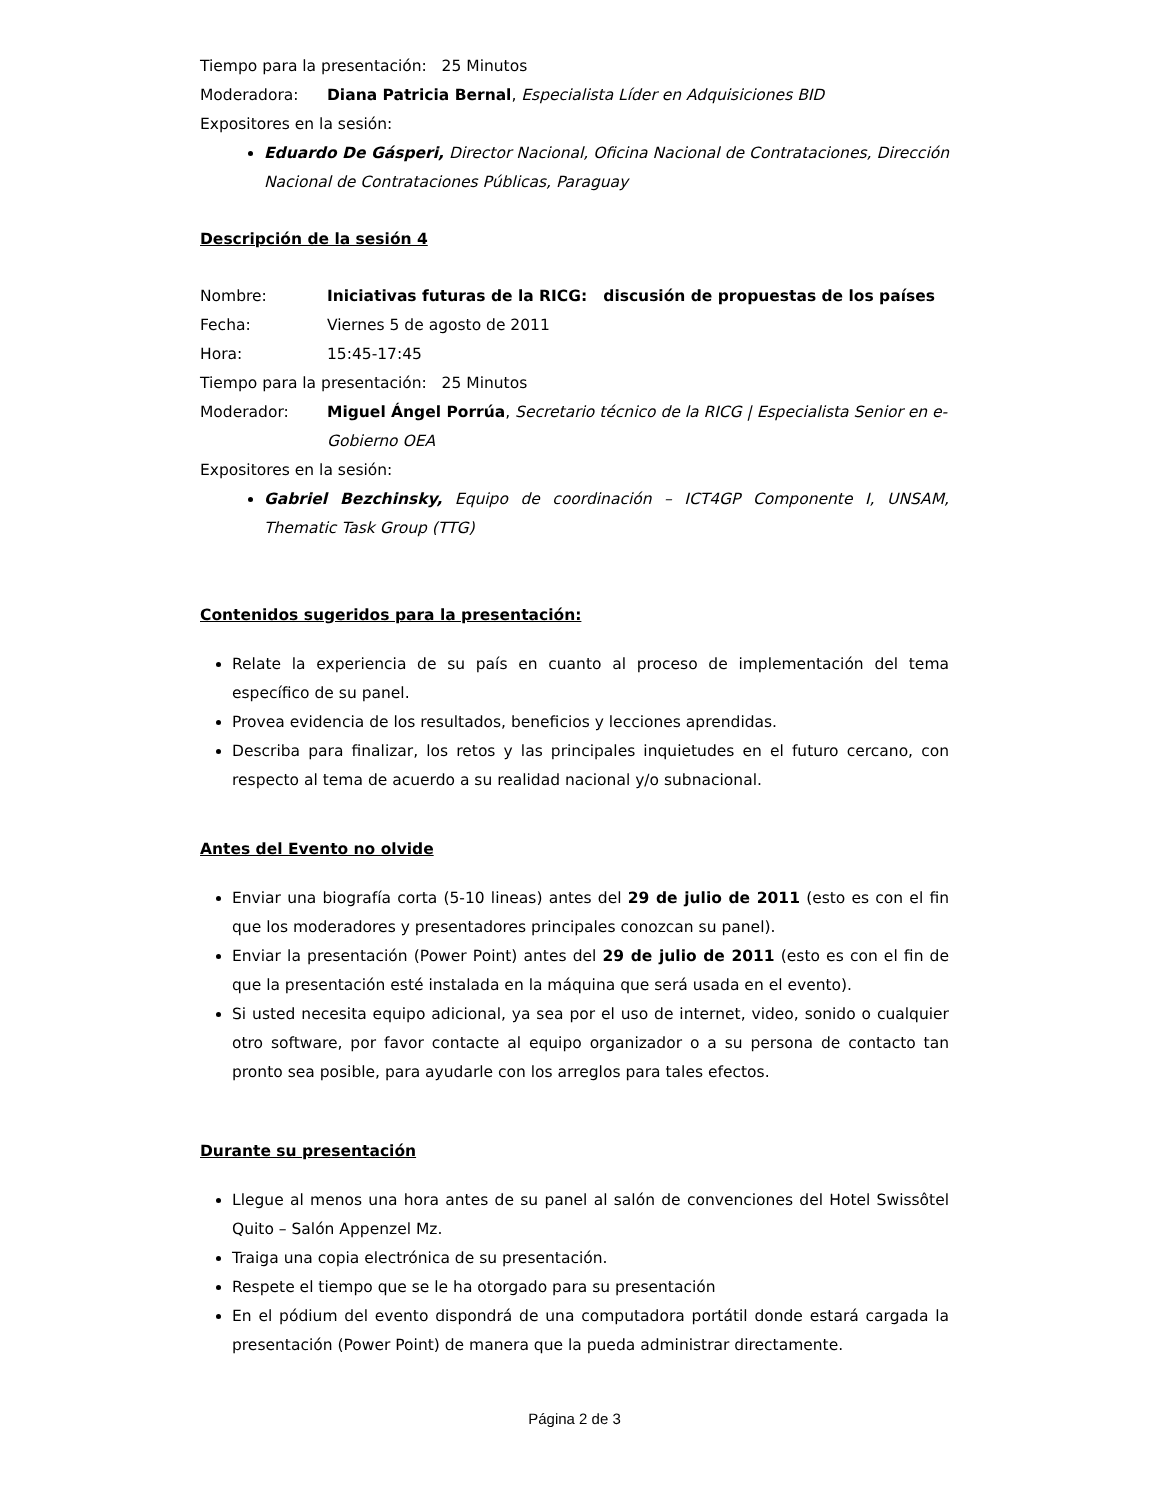Tiempo para la presentación: 25 Minutos
Moderadora: Diana Patricia Bernal, Especialista Líder en Adquisiciones BID
Expositores en la sesión:
Eduardo De Gásperi, Director Nacional, Oficina Nacional de Contrataciones, Dirección Nacional de Contrataciones Públicas, Paraguay
Descripción de la sesión 4
Nombre: Iniciativas futuras de la RICG: discusión de propuestas de los países
Fecha: Viernes 5 de agosto de 2011
Hora: 15:45-17:45
Tiempo para la presentación: 25 Minutos
Moderador: Miguel Ángel Porrúa, Secretario técnico de la RICG | Especialista Senior en e-Gobierno OEA
Expositores en la sesión:
Gabriel Bezchinsky, Equipo de coordinación – ICT4GP Componente I, UNSAM, Thematic Task Group (TTG)
Contenidos sugeridos para la presentación:
Relate la experiencia de su país en cuanto al proceso de implementación del tema específico de su panel.
Provea evidencia de los resultados, beneficios y lecciones aprendidas.
Describa para finalizar, los retos y las principales inquietudes en el futuro cercano, con respecto al tema de acuerdo a su realidad nacional y/o subnacional.
Antes del Evento no olvide
Enviar una biografía corta (5-10 lineas) antes del 29 de julio de 2011 (esto es con el fin que los moderadores y presentadores principales conozcan su panel).
Enviar la presentación (Power Point) antes del 29 de julio de 2011 (esto es con el fin de que la presentación esté instalada en la máquina que será usada en el evento).
Si usted necesita equipo adicional, ya sea por el uso de internet, video, sonido o cualquier otro software, por favor contacte al equipo organizador o a su persona de contacto tan pronto sea posible, para ayudarle con los arreglos para tales efectos.
Durante su presentación
Llegue al menos una hora antes de su panel al salón de convenciones del Hotel Swissôtel Quito – Salón Appenzel Mz.
Traiga una copia electrónica de su presentación.
Respete el tiempo que se le ha otorgado para su presentación
En el pódium del evento dispondrá de una computadora portátil donde estará cargada la presentación (Power Point) de manera que la pueda administrar directamente.
Página 2 de 3